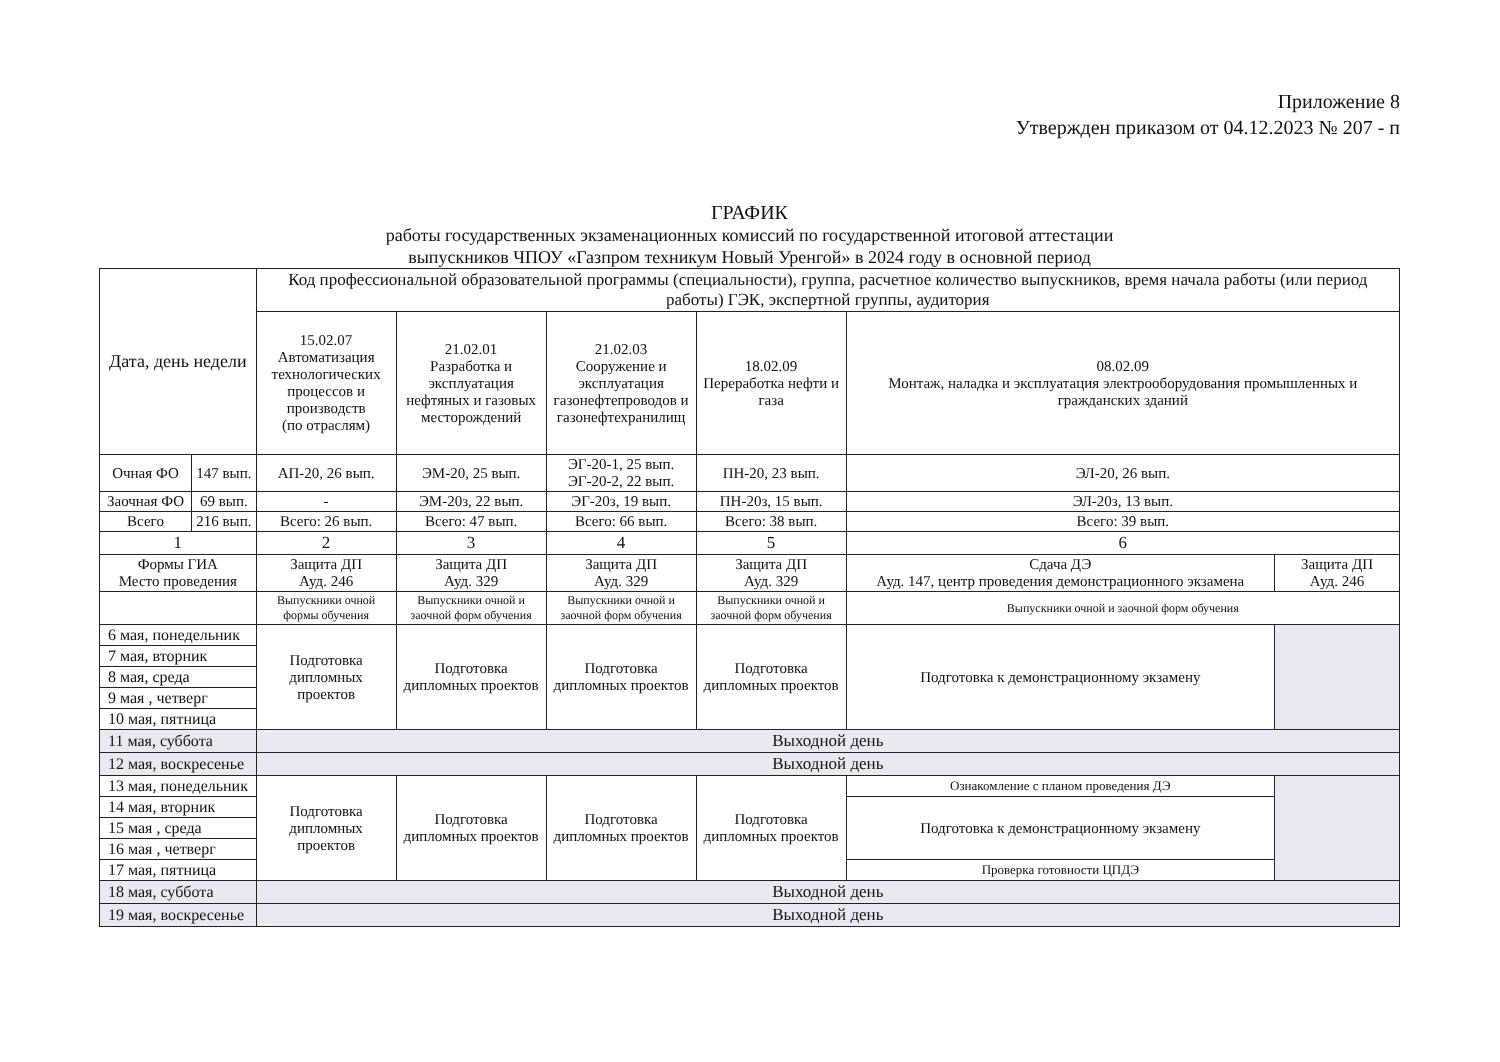Приложение 8
Утвержден приказом от 04.12.2023 № 207 - п
ГРАФИК
работы государственных экзаменационных комиссий по государственной итоговой аттестации
выпускников ЧПОУ «Газпром техникум Новый Уренгой» в 2024 году в основной период
| Дата, день недели | | Код профессиональной образовательной программы (специальности), группа, расчетное количество выпускников, время начала работы (или период работы) ГЭК, экспертной группы, аудитория | | | | | |
| | | 15.02.07 Автоматизация технологических процессов и производств (по отраслям) | 21.02.01 Разработка и эксплуатация нефтяных и газовых месторождений | 21.02.03 Сооружение и эксплуатация газонефтепроводов и газонефтехранилищ | 18.02.09 Переработка нефти и газа | 08.02.09 Монтаж, наладка и эксплуатация электрооборудования промышленных и гражданских зданий | |
| Очная ФО | 147 вып. | АП-20, 26 вып. | ЭМ-20, 25 вып. | ЭГ-20-1, 25 вып. ЭГ-20-2, 22 вып. | ПН-20, 23 вып. | ЭЛ-20, 26 вып. | |
| Заочная ФО | 69 вып. | - | ЭМ-20з, 22 вып. | ЭГ-20з, 19 вып. | ПН-20з, 15 вып. | ЭЛ-20з, 13 вып. | |
| Всего | 216 вып. | Всего: 26 вып. | Всего: 47 вып. | Всего: 66 вып. | Всего: 38 вып. | Всего: 39 вып. | |
| 1 | | 2 | 3 | 4 | 5 | 6 | |
| Формы ГИА Место проведения | | Защита ДП Ауд. 246 | Защита ДП Ауд. 329 | Защита ДП Ауд. 329 | Защита ДП Ауд. 329 | Сдача ДЭ Ауд. 147, центр проведения демонстрационного экзамена | Защита ДП Ауд. 246 |
| | | Выпускники очной формы обучения | Выпускники очной и заочной форм обучения | Выпускники очной и заочной форм обучения | Выпускники очной и заочной форм обучения | Выпускники очной и заочной форм обучения | |
| 6 мая, понедельник | | Подготовка дипломных проектов | Подготовка дипломных проектов | Подготовка дипломных проектов | Подготовка дипломных проектов | Подготовка к демонстрационному экзамену | |
| 7 мая, вторник | | | | | | | |
| 8 мая, среда | | | | | | | |
| 9 мая , четверг | | | | | | | |
| 10 мая, пятница | | | | | | | |
| 11 мая, суббота | | Выходной день | | | | | |
| 12 мая, воскресенье | | Выходной день | | | | | |
| 13 мая, понедельник | | Подготовка дипломных проектов | Подготовка дипломных проектов | Подготовка дипломных проектов | Подготовка дипломных проектов | Ознакомление с планом проведения ДЭ | |
| 14 мая, вторник | | | | | | Подготовка к демонстрационному экзамену | |
| 15 мая , среда | | | | | | | |
| 16 мая , четверг | | | | | | | |
| 17 мая, пятница | | | | | | Проверка готовности ЦПДЭ | |
| 18 мая, суббота | | Выходной день | | | | | |
| 19 мая, воскресенье | | Выходной день | | | | | |